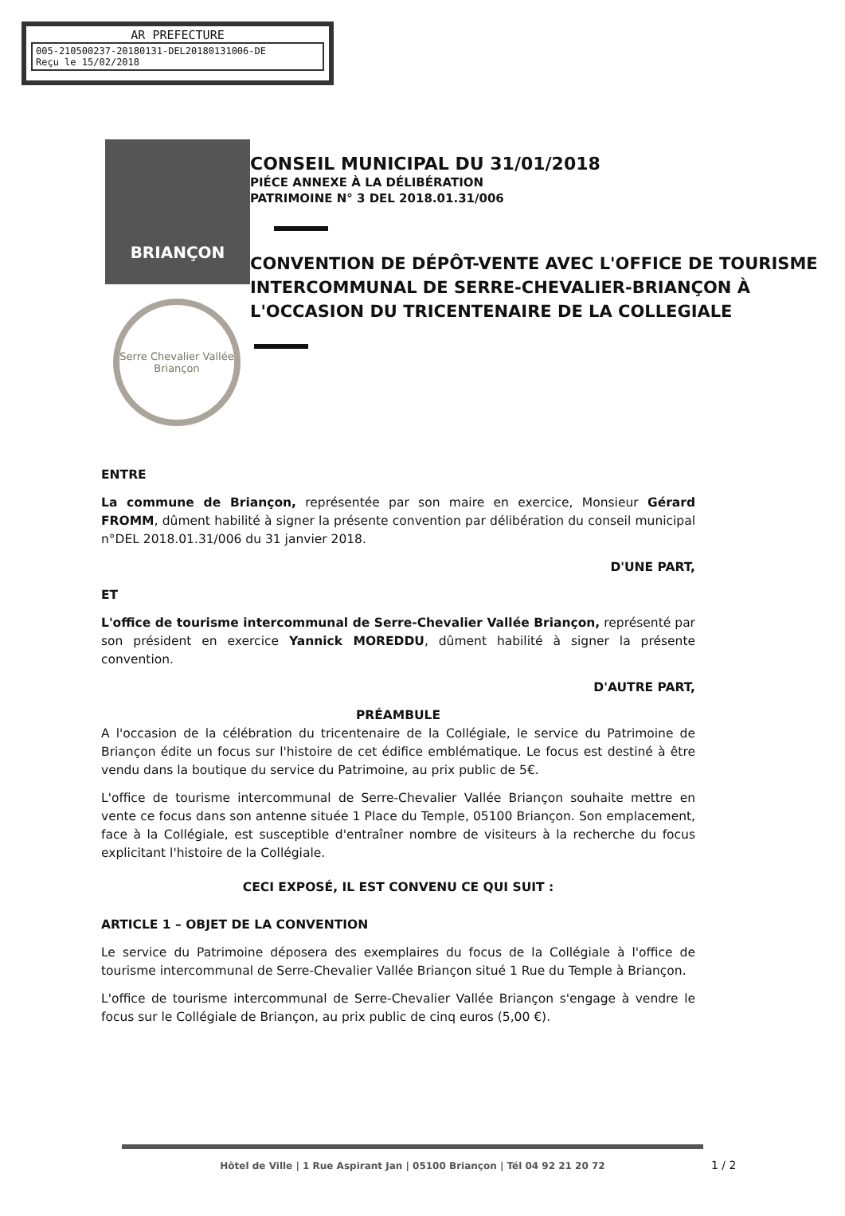AR PREFECTURE
005-210500237-20180131-DEL20180131006-DE
Reçu le 15/02/2018
BRIANÇON
Serre Chevalier Vallée
Briançon
CONSEIL MUNICIPAL DU 31/01/2018
PIÉCE ANNEXE À LA DÉLIBÉRATION
PATRIMOINE N° 3 DEL 2018.01.31/006
CONVENTION DE DÉPÔT-VENTE AVEC L'OFFICE DE TOURISME INTERCOMMUNAL DE SERRE-CHEVALIER-BRIANÇON À L'OCCASION DU TRICENTENAIRE DE LA COLLEGIALE
ENTRE
La commune de Briançon, représentée par son maire en exercice, Monsieur Gérard FROMM, dûment habilité à signer la présente convention par délibération du conseil municipal n°DEL 2018.01.31/006 du 31 janvier 2018.
D'UNE PART,
ET
L'office de tourisme intercommunal de Serre-Chevalier Vallée Briançon, représenté par son président en exercice Yannick MOREDDU, dûment habilité à signer la présente convention.
D'AUTRE PART,
PRÉAMBULE
A l'occasion de la célébration du tricentenaire de la Collégiale, le service du Patrimoine de Briançon édite un focus sur l'histoire de cet édifice emblématique. Le focus est destiné à être vendu dans la boutique du service du Patrimoine, au prix public de 5€.
L'office de tourisme intercommunal de Serre-Chevalier Vallée Briançon souhaite mettre en vente ce focus dans son antenne située 1 Place du Temple, 05100 Briançon. Son emplacement, face à la Collégiale, est susceptible d'entraîner nombre de visiteurs à la recherche du focus explicitant l'histoire de la Collégiale.
CECI EXPOSÉ, IL EST CONVENU CE QUI SUIT :
ARTICLE 1 – OBJET DE LA CONVENTION
Le service du Patrimoine déposera des exemplaires du focus de la Collégiale à l'office de tourisme intercommunal de Serre-Chevalier Vallée Briançon situé 1 Rue du Temple à Briançon.
L'office de tourisme intercommunal de Serre-Chevalier Vallée Briançon s'engage à vendre le focus sur le Collégiale de Briançon, au prix public de cinq euros (5,00 €).
Hôtel de Ville | 1 Rue Aspirant Jan | 05100 Briançon | Tél 04 92 21 20 72
1 / 2